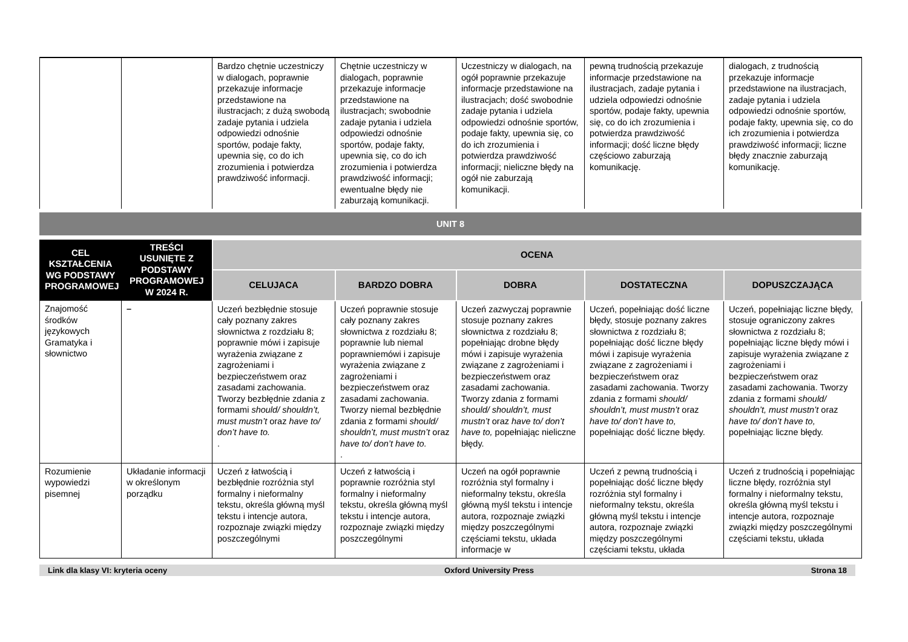| | | Bardzo chętnie uczestniczy w dialogach, poprawnie przekazuje informacje przedstawione na ilustracjach; z dużą swobodą zadaje pytania i udziela odpowiedzi odnośnie sportów, podaje fakty, upewnia się, co do ich zrozumienia i potwierdza prawdziwość informacji. | Chętnie uczestniczy w dialogach, poprawnie przekazuje informacje przedstawione na ilustracjach; swobodnie zadaje pytania i udziela odpowiedzi odnośnie sportów, podaje fakty, upewnia się, co do ich zrozumienia i potwierdza prawdziwość informacji; ewentualne błędy nie zaburzają komunikacji. | Uczestniczy w dialogach, na ogół poprawnie przekazuje informacje przedstawione na ilustracjach; dość swobodnie zadaje pytania i udziela odpowiedzi odnośnie sportów, podaje fakty, upewnia się, co do ich zrozumienia i potwierdza prawdziwość informacji; nieliczne błędy na ogół nie zaburzają komunikacji. | pewną trudnością przekazuje informacje przedstawione na ilustracjach, zadaje pytania i udziela odpowiedzi odnośnie sportów, podaje fakty, upewnia się, co do ich zrozumienia i potwierdza prawdziwość informacji; dość liczne błędy częściowo zaburzają komunikację. | dialogach, z trudnością przekazuje informacje przedstawione na ilustracjach, zadaje pytania i udziela odpowiedzi odnośnie sportów, podaje fakty, upewnia się, co do ich zrozumienia i potwierdza prawdziwość informacji; liczne błędy znacznie zaburzają komunikację. |
UNIT 8
| CEL KSZTAŁCENIA WG PODSTAWY PROGRAMOWEJ | TREŚCI USUNIĘTE Z PODSTAWY PROGRAMOWEJ W 2024 R. | OCENA | | | | |
| --- | --- | --- | --- | --- | --- | --- |
| | | CELUJACA | BARDZO DOBRA | DOBRA | DOSTATECZNA | DOPUSZCZAJĄCA |
| Znajomość środków językowych Gramatyka i słownictwo | – | Uczeń bezbłędnie stosuje cały poznany zakres słownictwa z rozdziału 8; poprawnie mówi i zapisuje wyrażenia związane z zagrożeniami i bezpieczeństwem oraz zasadami zachowania. Tworzy bezbłędnie zdania z formami should/ shouldn’t, must mustn’t oraz have to/ don’t have to. . | Uczeń poprawnie stosuje cały poznany zakres słownictwa z rozdziału 8; poprawnie lub niemal poprawniemówi i zapisuje wyrażenia związane z zagrożeniami i bezpieczeństwem oraz zasadami zachowania. Tworzy niemal bezbłędnie zdania z formami should/ shouldn’t, must mustn’t oraz have to/ don’t have to. . | Uczeń zazwyczaj poprawnie stosuje poznany zakres słownictwa z rozdziału 8; popełniając drobne błędy mówi i zapisuje wyrażenia związane z zagrożeniami i bezpieczeństwem oraz zasadami zachowania. Tworzy zdania z formami should/ shouldn’t, must mustn’t oraz have to/ don’t have to, popełniając nieliczne błędy. | Uczeń, popełniając dość liczne błędy, stosuje poznany zakres słownictwa z rozdziału 8; popełniając dość liczne błędy mówi i zapisuje wyrażenia związane z zagrożeniami i bezpieczeństwem oraz zasadami zachowania. Tworzy zdania z formami should/ shouldn’t, must mustn’t oraz have to/ don’t have to, popełniając dość liczne błędy. | Uczeń, popełniając liczne błędy, stosuje ograniczony zakres słownictwa z rozdziału 8; popełniając liczne błędy mówi i zapisuje wyrażenia związane z zagrożeniami i bezpieczeństwem oraz zasadami zachowania. Tworzy zdania z formami should/ shouldn’t, must mustn’t oraz have to/ don’t have to, popełniając liczne błędy. |
| Rozumienie wypowiedzi pisemnej | Układanie informacji w określonym porządku | Uczeń z łatwością i bezbłędnie rozróżnia styl formalny i nieformalny tekstu, określa główną myśl tekstu i intencje autora, rozpoznaje związki między poszczególnymi | Uczeń z łatwością i poprawnie rozróżnia styl formalny i nieformalny tekstu, określa główną myśl tekstu i intencje autora, rozpoznaje związki między poszczególnymi | Uczeń na ogół poprawnie rozróżnia styl formalny i nieformalny tekstu, określa główną myśl tekstu i intencje autora, rozpoznaje związki między poszczególnymi częściami tekstu, układa informacje w | Uczeń z pewną trudnością i popełniając dość liczne błędy rozróżnia styl formalny i nieformalny tekstu, określa główną myśl tekstu i intencje autora, rozpoznaje związki między poszczególnymi częściami tekstu, układa | Uczeń z trudnością i popełniając liczne błędy, rozróżnia styl formalny i nieformalny tekstu, określa główną myśl tekstu i intencje autora, rozpoznaje związki między poszczególnymi częściami tekstu, układa |
Link dla klasy VI: kryteria oceny Oxford University Press Strona 18